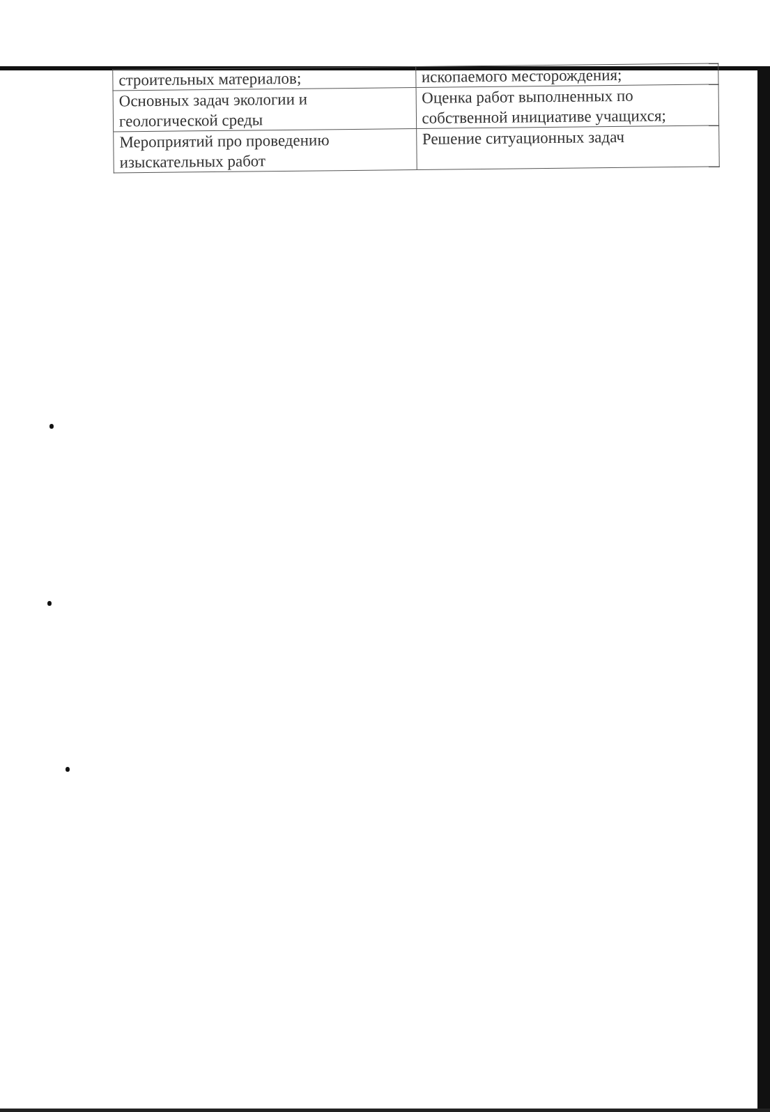| строительных материалов; | ископаемого месторождения; |
| Основных задач экологии и геологической среды | Оценка работ выполненных по собственной инициативе учащихся; |
| Мероприятий про проведению изыскательных работ | Решение ситуационных задач |